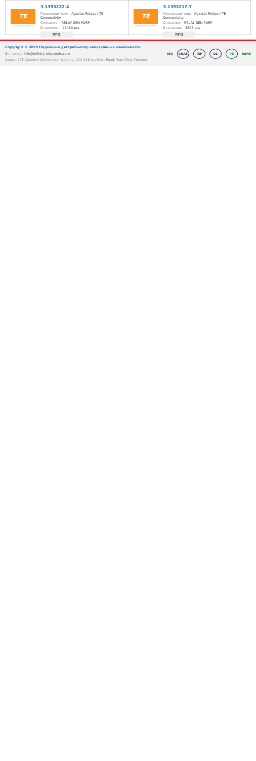TE
AUTHORIZED DISTRIBUTOR
3-1393222-4
Производители: Agastat Relays / TE Connectivity
Описание: RELAY GEN PURP
В наличии: 28463 pcs
RFQ
TE
AUTHORIZED DISTRIBUTOR
3-1393217-7
Производители: Agastat Relays / TE Connectivity
Описание: RELAY GEN PURP
В наличии: 3827 pcs
RFQ
Copyright © 2020 Надежный дистрибьютор электронных компонентов
Эл. почта: Info@infinity-electronic.com
Адрес: 17F, Gaylord Commercial Building, 114-118 Lockhart Road, Wan Chai, Гонконг
ISO
CNAS IAF UL Pb
RoHS